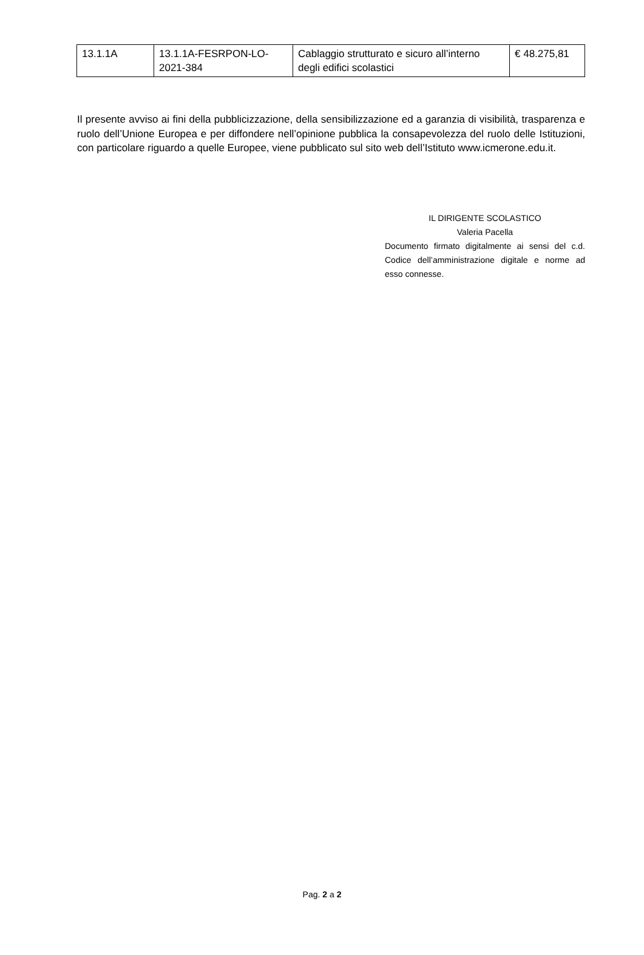| 13.1.1A | 13.1.1A-FESRPON-LO-2021-384 | Cablaggio strutturato e sicuro all’interno degli edifici scolastici | € 48.275,81 |
Il presente avviso ai fini della pubblicizzazione, della sensibilizzazione ed a garanzia di visibilità, trasparenza e ruolo dell’Unione Europea e per diffondere nell’opinione pubblica la consapevolezza del ruolo delle Istituzioni, con particolare riguardo a quelle Europee, viene pubblicato sul sito web dell’Istituto www.icmerone.edu.it.
IL DIRIGENTE SCOLASTICO
Valeria Pacella
Documento firmato digitalmente ai sensi del c.d. Codice dell’amministrazione digitale e norme ad esso connesse.
Pag. 2 a 2